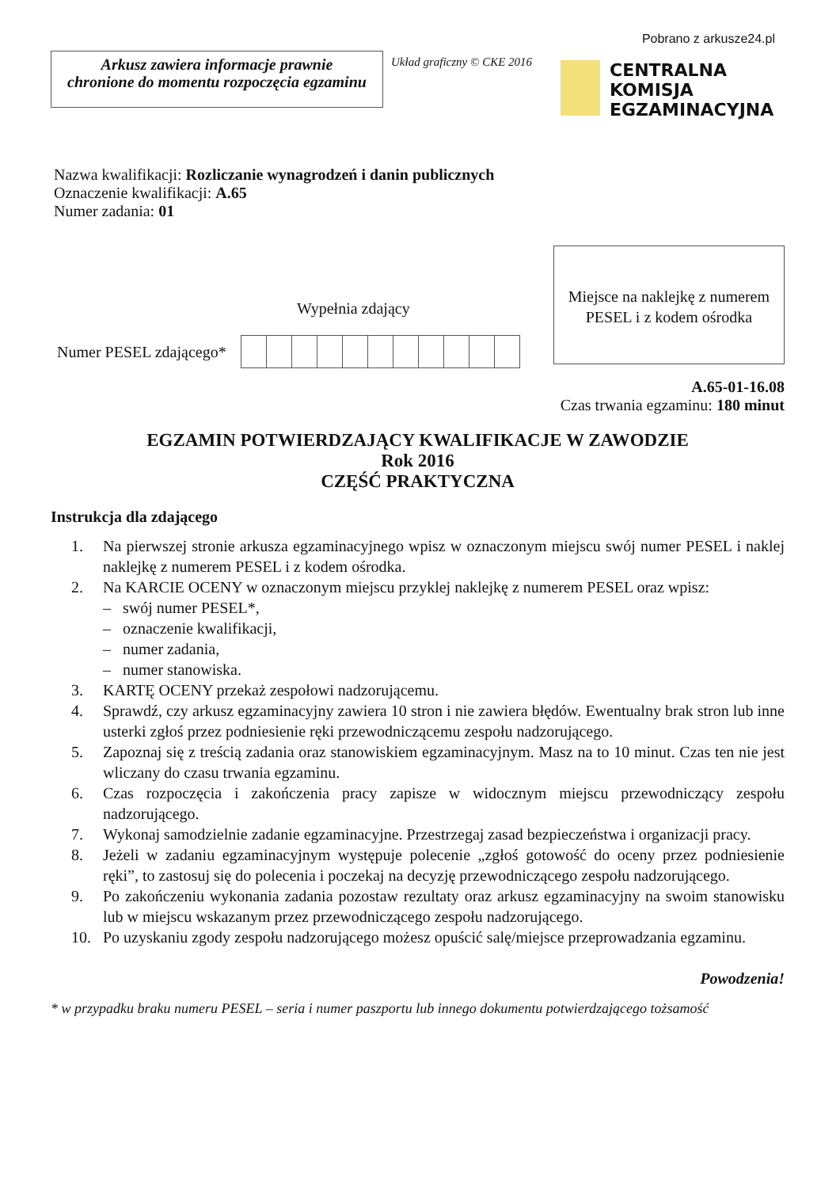Pobrano z arkusze24.pl
Arkusz zawiera informacje prawnie
chronione do momentu rozpoczęcia egzaminu
Układ graficzny © CKE 2016
CENTRALNA
KOMISJA
EGZAMINACYJNA
Nazwa kwalifikacji: Rozliczanie wynagrodzeń i danin publicznych
Oznaczenie kwalifikacji: A.65
Numer zadania: 01
Wypełnia zdający
Numer PESEL zdającego*
Miejsce na naklejkę z numerem PESEL i z kodem ośrodka
A.65-01-16.08
Czas trwania egzaminu: 180 minut
EGZAMIN POTWIERDZAJĄCY KWALIFIKACJE W ZAWODZIE
Rok 2016
CZĘŚĆ PRAKTYCZNA
Instrukcja dla zdającego
1. Na pierwszej stronie arkusza egzaminacyjnego wpisz w oznaczonym miejscu swój numer PESEL i naklej naklejkę z numerem PESEL i z kodem ośrodka.
2. Na KARCIE OCENY w oznaczonym miejscu przyklej naklejkę z numerem PESEL oraz wpisz:
– swój numer PESEL*,
– oznaczenie kwalifikacji,
– numer zadania,
– numer stanowiska.
3. KARTĘ OCENY przekaż zespołowi nadzorującemu.
4. Sprawdź, czy arkusz egzaminacyjny zawiera 10 stron i nie zawiera błędów. Ewentualny brak stron lub inne usterki zgłoś przez podniesienie ręki przewodniczącemu zespołu nadzorującego.
5. Zapoznaj się z treścią zadania oraz stanowiskiem egzaminacyjnym. Masz na to 10 minut. Czas ten nie jest wliczany do czasu trwania egzaminu.
6. Czas rozpoczęcia i zakończenia pracy zapisze w widocznym miejscu przewodniczący zespołu nadzorującego.
7. Wykonaj samodzielnie zadanie egzaminacyjne. Przestrzegaj zasad bezpieczeństwa i organizacji pracy.
8. Jeżeli w zadaniu egzaminacyjnym występuje polecenie „zgłoś gotowość do oceny przez podniesienie ręki”, to zastosuj się do polecenia i poczekaj na decyzję przewodniczącego zespołu nadzorującego.
9. Po zakończeniu wykonania zadania pozostaw rezultaty oraz arkusz egzaminacyjny na swoim stanowisku lub w miejscu wskazanym przez przewodniczącego zespołu nadzorującego.
10. Po uzyskaniu zgody zespołu nadzorującego możesz opuścić salę/miejsce przeprowadzania egzaminu.
Powodzenia!
* w przypadku braku numeru PESEL – seria i numer paszportu lub innego dokumentu potwierdzającego tożsamość